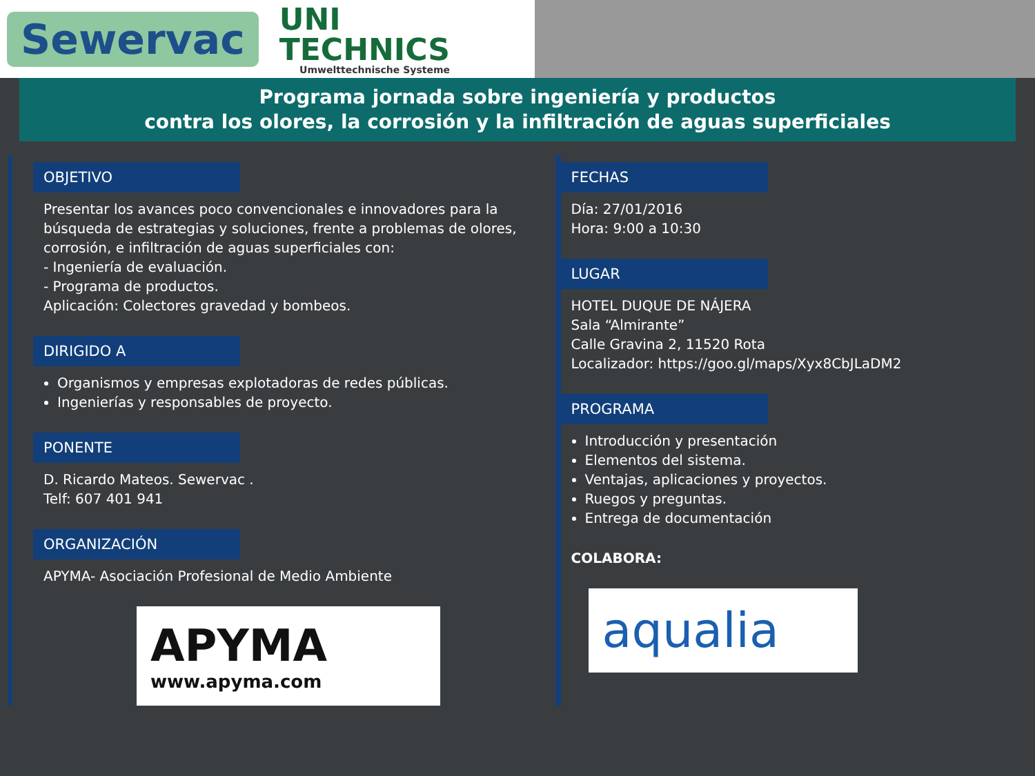Sewervac
UNI
TECHNICS
Umwelttechnische Systeme
Programa jornada sobre ingeniería y productos
contra los olores, la corrosión y la infiltración de aguas superficiales
OBJETIVO
Presentar los avances poco convencionales e innovadores para la búsqueda de estrategias y soluciones, frente a problemas de olores, corrosión, e infiltración de aguas superficiales con:
- Ingeniería de evaluación.
- Programa de productos.
Aplicación: Colectores gravedad y bombeos.
DIRIGIDO A
Organismos y empresas explotadoras de redes públicas.
Ingenierías y responsables de proyecto.
PONENTE
D. Ricardo Mateos. Sewervac .
Telf: 607 401 941
ORGANIZACIÓN
APYMA- Asociación Profesional de Medio Ambiente
APYMA
www.apyma.com
FECHAS
Día: 27/01/2016
Hora: 9:00 a 10:30
LUGAR
HOTEL DUQUE DE NÁJERA
Sala “Almirante”
Calle Gravina 2, 11520 Rota
Localizador: https://goo.gl/maps/Xyx8CbJLaDM2
PROGRAMA
Introducción y presentación
Elementos del sistema.
Ventajas, aplicaciones y proyectos.
Ruegos y preguntas.
Entrega de documentación
COLABORA:
aqualia